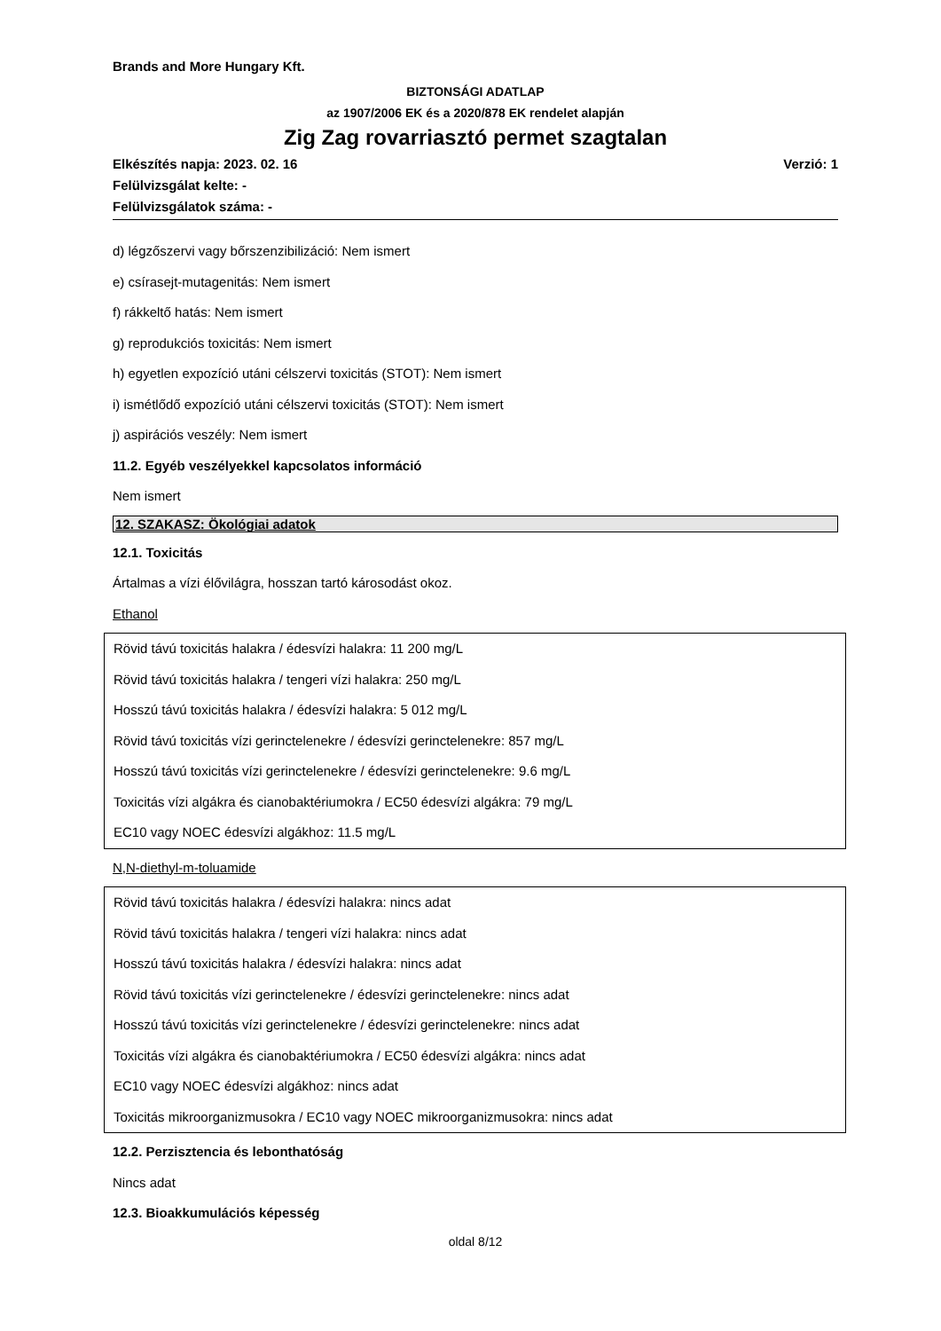Brands and More Hungary Kft.
BIZTONSÁGI ADATLAP
az 1907/2006 EK és a 2020/878 EK rendelet alapján
Zig Zag rovarriasztó permet szagtalan
Verzió: 1 Elkészítés napja: 2023. 02. 16
Felülvizsgálat kelte: -
Felülvizsgálatok száma: -
d) légzőszervi vagy bőrszenzibilizáció: Nem ismert
e) csírasejt-mutagenitás: Nem ismert
f) rákkeltő hatás: Nem ismert
g) reprodukciós toxicitás: Nem ismert
h) egyetlen expozíció utáni célszervi toxicitás (STOT): Nem ismert
i) ismétlődő expozíció utáni célszervi toxicitás (STOT): Nem ismert
j) aspirációs veszély: Nem ismert
11.2. Egyéb veszélyekkel kapcsolatos információ
Nem ismert
12. SZAKASZ: Ökológiai adatok
12.1. Toxicitás
Ártalmas a vízi élővilágra, hosszan tartó károsodást okoz.
Ethanol
Rövid távú toxicitás halakra / édesvízi halakra: 11 200 mg/L
Rövid távú toxicitás halakra / tengeri vízi halakra: 250 mg/L
Hosszú távú toxicitás halakra / édesvízi halakra: 5 012 mg/L
Rövid távú toxicitás vízi gerinctelenekre / édesvízi gerinctelenekre: 857 mg/L
Hosszú távú toxicitás vízi gerinctelenekre / édesvízi gerinctelenekre: 9.6 mg/L
Toxicitás vízi algákra és cianobaktériumokra / EC50 édesvízi algákra: 79 mg/L
EC10 vagy NOEC édesvízi algákhoz: 11.5 mg/L
N,N-diethyl-m-toluamide
Rövid távú toxicitás halakra / édesvízi halakra: nincs adat
Rövid távú toxicitás halakra / tengeri vízi halakra: nincs adat
Hosszú távú toxicitás halakra / édesvízi halakra: nincs adat
Rövid távú toxicitás vízi gerinctelenekre / édesvízi gerinctelenekre: nincs adat
Hosszú távú toxicitás vízi gerinctelenekre / édesvízi gerinctelenekre: nincs adat
Toxicitás vízi algákra és cianobaktériumokra / EC50 édesvízi algákra: nincs adat
EC10 vagy NOEC édesvízi algákhoz: nincs adat
Toxicitás mikroorganizmusokra / EC10 vagy NOEC mikroorganizmusokra: nincs adat
12.2. Perzisztencia és lebonthatóság
Nincs adat
12.3. Bioakkumulációs képesség
oldal 8/12